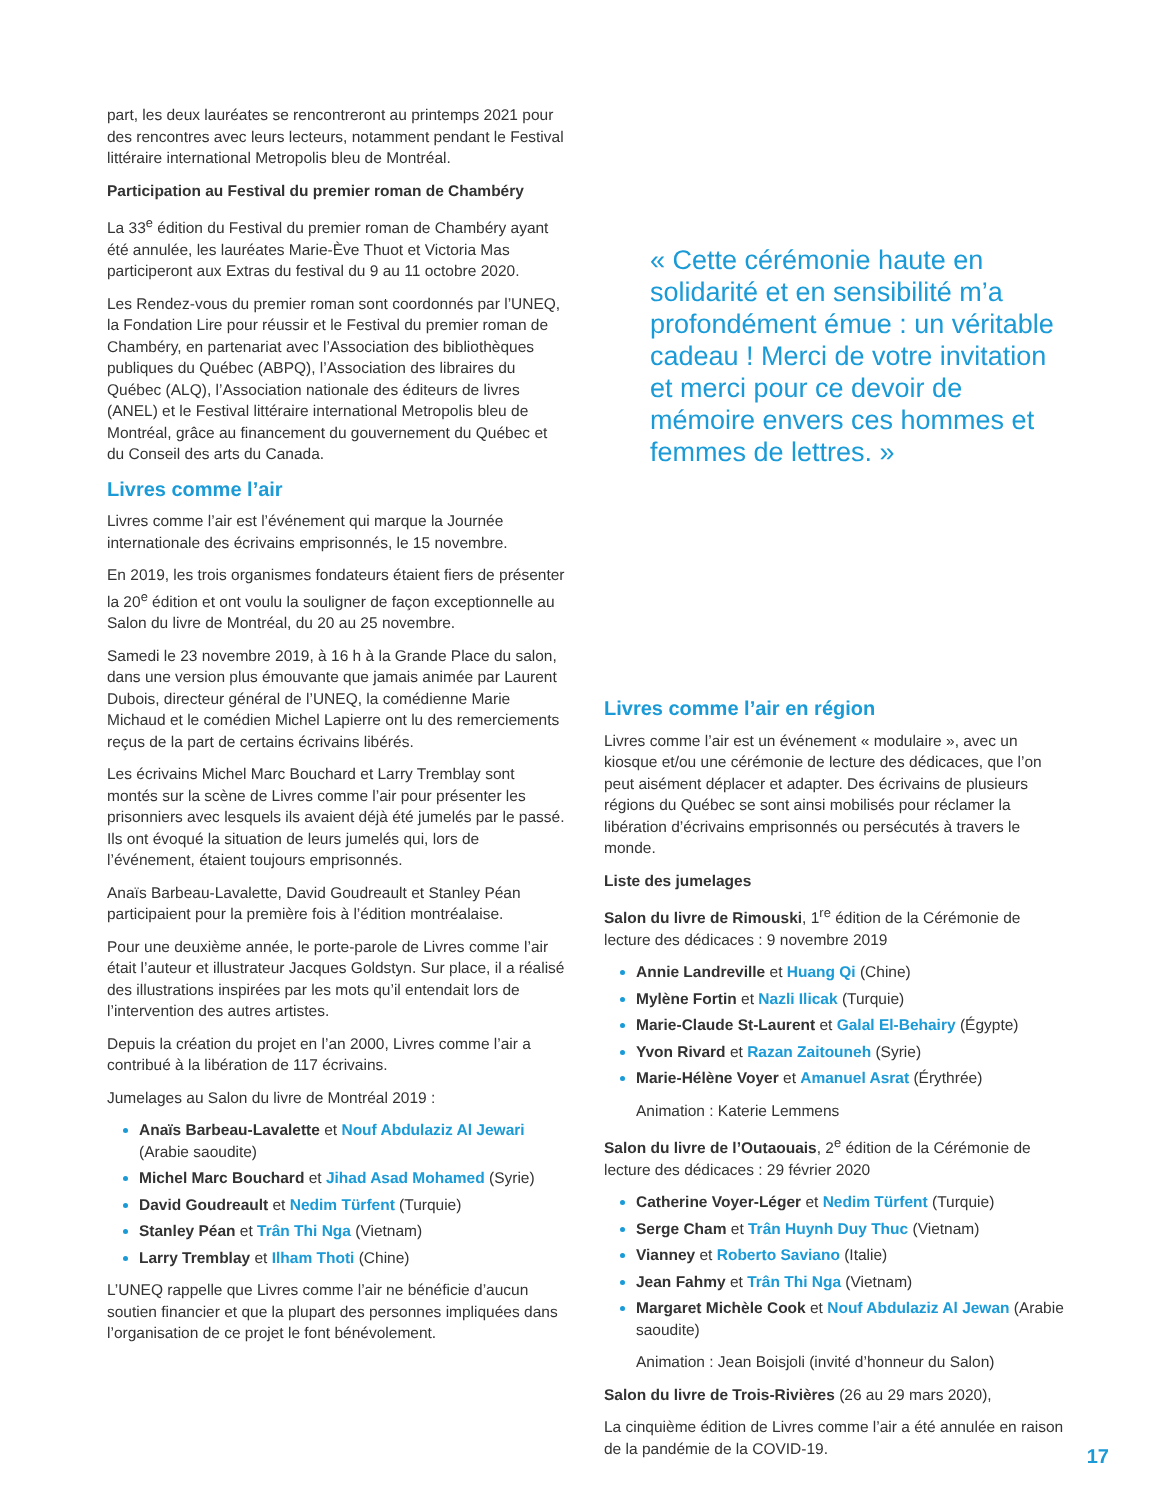part, les deux lauréates se rencontreront au printemps 2021 pour des rencontres avec leurs lecteurs, notamment pendant le Festival littéraire international Metropolis bleu de Montréal.
Participation au Festival du premier roman de Chambéry
La 33<sup>e</sup> édition du Festival du premier roman de Chambéry ayant été annulée, les lauréates Marie-Ève Thuot et Victoria Mas participeront aux Extras du festival du 9 au 11 octobre 2020.
Les Rendez-vous du premier roman sont coordonnés par l’UNEQ, la Fondation Lire pour réussir et le Festival du premier roman de Chambéry, en partenariat avec l’Association des bibliothèques publiques du Québec (ABPQ), l’Association des libraires du Québec (ALQ), l’Association nationale des éditeurs de livres (ANEL) et le Festival littéraire international Metropolis bleu de Montréal, grâce au financement du gouvernement du Québec et du Conseil des arts du Canada.
Livres comme l’air
Livres comme l’air est l’événement qui marque la Journée internationale des écrivains emprisonnés, le 15 novembre.
En 2019, les trois organismes fondateurs étaient fiers de présenter la 20<sup>e</sup> édition et ont voulu la souligner de façon exceptionnelle au Salon du livre de Montréal, du 20 au 25 novembre.
Samedi le 23 novembre 2019, à 16 h à la Grande Place du salon, dans une version plus émouvante que jamais animée par Laurent Dubois, directeur général de l’UNEQ, la comédienne Marie Michaud et le comédien Michel Lapierre ont lu des remerciements reçus de la part de certains écrivains libérés.
Les écrivains Michel Marc Bouchard et Larry Tremblay sont montés sur la scène de Livres comme l’air pour présenter les prisonniers avec lesquels ils avaient déjà été jumelés par le passé. Ils ont évoqué la situation de leurs jumelés qui, lors de l’événement, étaient toujours emprisonnés.
Anaïs Barbeau-Lavalette, David Goudreault et Stanley Péan participaient pour la première fois à l’édition montréalaise.
Pour une deuxième année, le porte-parole de Livres comme l’air était l’auteur et illustrateur Jacques Goldstyn. Sur place, il a réalisé des illustrations inspirées par les mots qu’il entendait lors de l’intervention des autres artistes.
Depuis la création du projet en l’an 2000, Livres comme l’air a contribué à la libération de 117 écrivains.
Jumelages au Salon du livre de Montréal 2019 :
Anaïs Barbeau-Lavalette et Nouf Abdulaziz Al Jewari (Arabie saoudite)
Michel Marc Bouchard et Jihad Asad Mohamed (Syrie)
David Goudreault et Nedim Türfent (Turquie)
Stanley Péan et Trân Thi Nga (Vietnam)
Larry Tremblay et Ilham Thoti (Chine)
L’UNEQ rappelle que Livres comme l’air ne bénéficie d’aucun soutien financier et que la plupart des personnes impliquées dans l’organisation de ce projet le font bénévolement.
« Cette cérémonie haute en solidarité et en sensibilité m’a profondément émue : un véritable cadeau ! Merci de votre invitation et merci pour ce devoir de mémoire envers ces hommes et femmes de lettres. »
Livres comme l’air en région
Livres comme l’air est un événement « modulaire », avec un kiosque et/ou une cérémonie de lecture des dédicaces, que l’on peut aisément déplacer et adapter. Des écrivains de plusieurs régions du Québec se sont ainsi mobilisés pour réclamer la libération d’écrivains emprisonnés ou persécutés à travers le monde.
Liste des jumelages
Salon du livre de Rimouski, 1<sup>re</sup> édition de la Cérémonie de lecture des dédicaces : 9 novembre 2019
Annie Landreville et Huang Qi (Chine)
Mylène Fortin et Nazli Ilicak (Turquie)
Marie-Claude St-Laurent et Galal El-Behairy (Égypte)
Yvon Rivard et Razan Zaitouneh (Syrie)
Marie-Hélène Voyer et Amanuel Asrat (Érythrée)
Animation : Katerie Lemmens
Salon du livre de l’Outaouais, 2<sup>e</sup> édition de la Cérémonie de lecture des dédicaces : 29 février 2020
Catherine Voyer-Léger et Nedim Türfent (Turquie)
Serge Cham et Trân Huynh Duy Thuc (Vietnam)
Vianney et Roberto Saviano (Italie)
Jean Fahmy et Trân Thi Nga (Vietnam)
Margaret Michèle Cook et Nouf Abdulaziz Al Jewan (Arabie saoudite)
Animation : Jean Boisjoli (invité d’honneur du Salon)
Salon du livre de Trois-Rivières (26 au 29 mars 2020),
La cinquième édition de Livres comme l’air a été annulée en raison de la pandémie de la COVID-19.
17